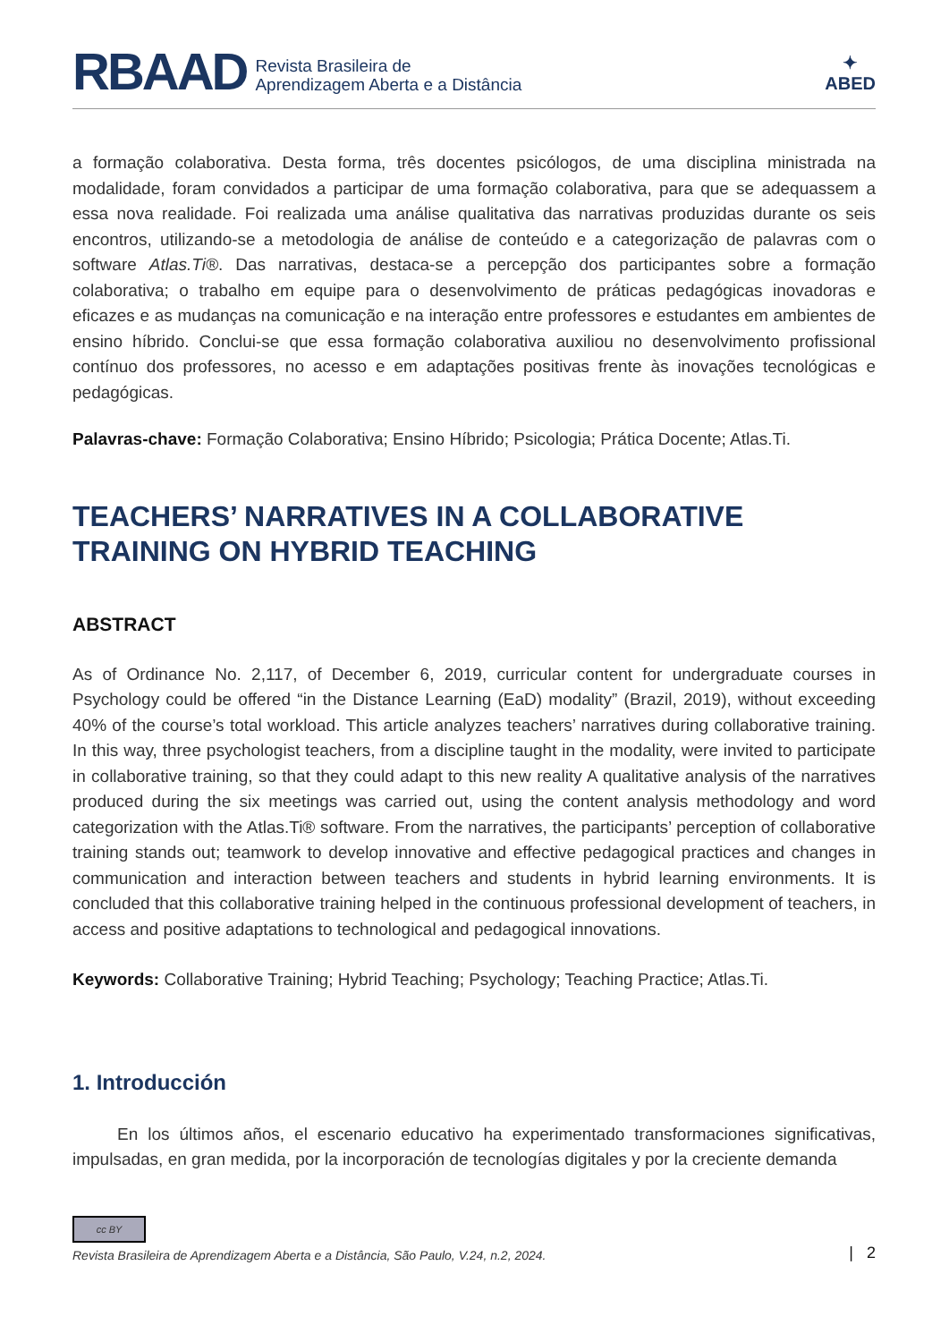RBAAD Revista Brasileira de
Aprendizagem Aberta e a Distância
✦
ABED
a formação colaborativa. Desta forma, três docentes psicólogos, de uma disciplina ministrada na modalidade, foram convidados a participar de uma formação colaborativa, para que se adequassem a essa nova realidade. Foi realizada uma análise qualitativa das narrativas produzidas durante os seis encontros, utilizando-se a metodologia de análise de conteúdo e a categorização de palavras com o software Atlas.Ti®. Das narrativas, destaca-se a percepção dos participantes sobre a formação colaborativa; o trabalho em equipe para o desenvolvimento de práticas pedagógicas inovadoras e eficazes e as mudanças na comunicação e na interação entre professores e estudantes em ambientes de ensino híbrido. Conclui-se que essa formação colaborativa auxiliou no desenvolvimento profissional contínuo dos professores, no acesso e em adaptações positivas frente às inovações tecnológicas e pedagógicas.
Palavras-chave: Formação Colaborativa; Ensino Híbrido; Psicologia; Prática Docente; Atlas.Ti.
TEACHERS’ NARRATIVES IN A COLLABORATIVE TRAINING ON HYBRID TEACHING
ABSTRACT
As of Ordinance No. 2,117, of December 6, 2019, curricular content for undergraduate courses in Psychology could be offered “in the Distance Learning (EaD) modality” (Brazil, 2019), without exceeding 40% of the course’s total workload. This article analyzes teachers’ narratives during collaborative training. In this way, three psychologist teachers, from a discipline taught in the modality, were invited to participate in collaborative training, so that they could adapt to this new reality A qualitative analysis of the narratives produced during the six meetings was carried out, using the content analysis methodology and word categorization with the Atlas.Ti® software. From the narratives, the participants’ perception of collaborative training stands out; teamwork to develop innovative and effective pedagogical practices and changes in communication and interaction between teachers and students in hybrid learning environments. It is concluded that this collaborative training helped in the continuous professional development of teachers, in access and positive adaptations to technological and pedagogical innovations.
Keywords: Collaborative Training; Hybrid Teaching; Psychology; Teaching Practice; Atlas.Ti.
1. Introducción
En los últimos años, el escenario educativo ha experimentado transformaciones significativas, impulsadas, en gran medida, por la incorporación de tecnologías digitales y por la creciente demanda
cc BY
Revista Brasileira de Aprendizagem Aberta e a Distância, São Paulo, V.24, n.2, 2024.
| 2